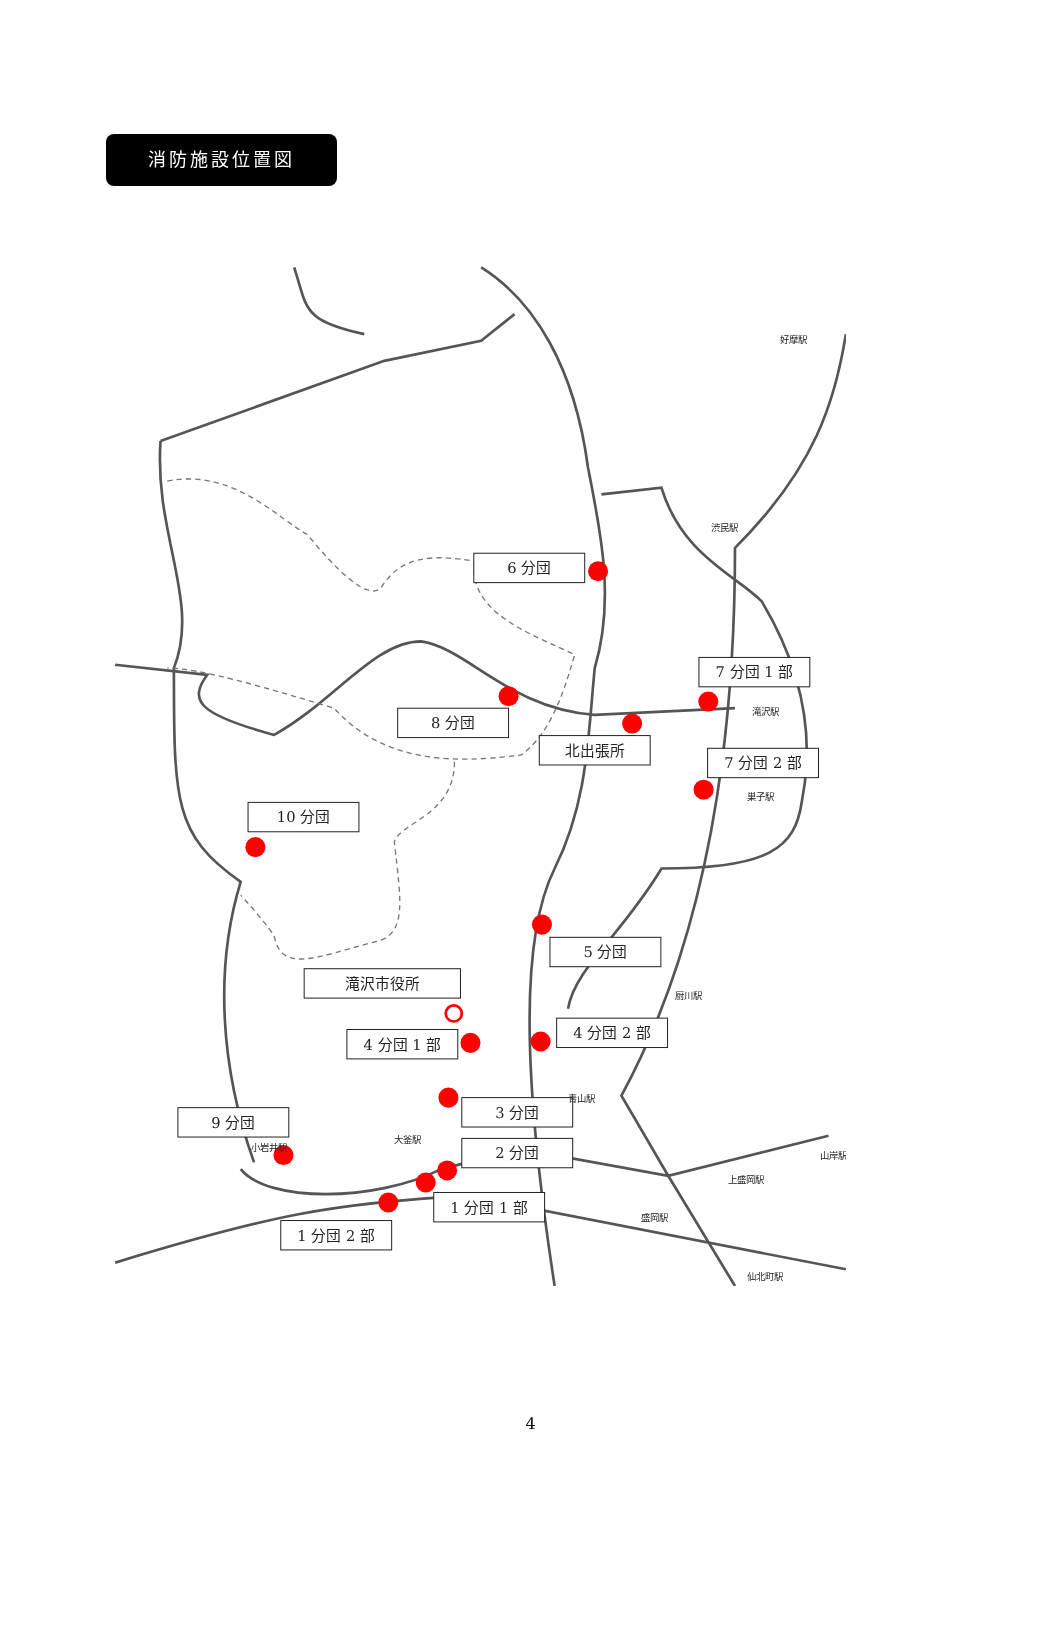消防施設位置図
6 分団
7 分団 1 部
8 分団
北出張所
7 分団 2 部
10 分団
5 分団
滝沢市役所
4 分団 1 部
4 分団 2 部
3 分団
9 分団
2 分団
1 分団 1 部
1 分団 2 部
好摩駅
渋民駅
滝沢駅
巣子駅
厨川駅
青山駅
大釜駅
小岩井駅
山岸駅
上盛岡駅
盛岡駅
仙北町駅
4